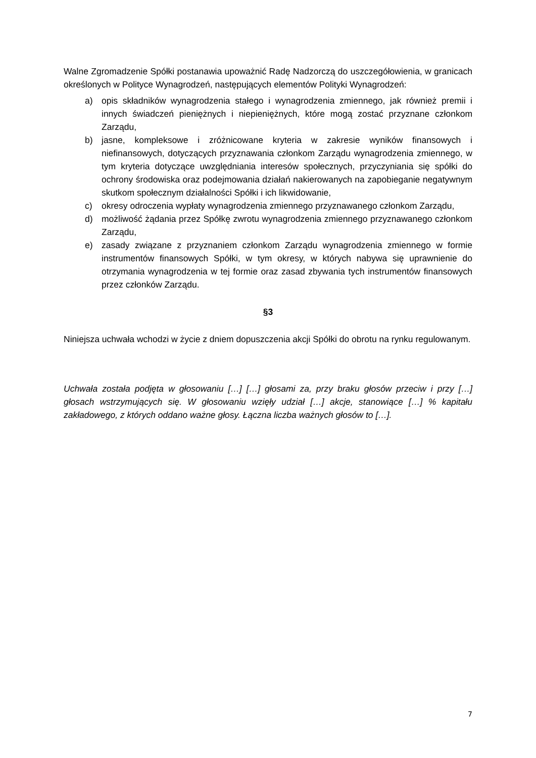Walne Zgromadzenie Spółki postanawia upoważnić Radę Nadzorczą do uszczegółowienia, w granicach określonych w Polityce Wynagrodzeń, następujących elementów Polityki Wynagrodzeń:
a) opis składników wynagrodzenia stałego i wynagrodzenia zmiennego, jak również premii i innych świadczeń pieniężnych i niepieniężnych, które mogą zostać przyznane członkom Zarządu,
b) jasne, kompleksowe i zróżnicowane kryteria w zakresie wyników finansowych i niefinansowych, dotyczących przyznawania członkom Zarządu wynagrodzenia zmiennego, w tym kryteria dotyczące uwzględniania interesów społecznych, przyczyniania się spółki do ochrony środowiska oraz podejmowania działań nakierowanych na zapobieganie negatywnym skutkom społecznym działalności Spółki i ich likwidowanie,
c) okresy odroczenia wypłaty wynagrodzenia zmiennego przyznawanego członkom Zarządu,
d) możliwość żądania przez Spółkę zwrotu wynagrodzenia zmiennego przyznawanego członkom Zarządu,
e) zasady związane z przyznaniem członkom Zarządu wynagrodzenia zmiennego w formie instrumentów finansowych Spółki, w tym okresy, w których nabywa się uprawnienie do otrzymania wynagrodzenia w tej formie oraz zasad zbywania tych instrumentów finansowych przez członków Zarządu.
§3
Niniejsza uchwała wchodzi w życie z dniem dopuszczenia akcji Spółki do obrotu na rynku regulowanym.
Uchwała została podjęta w głosowaniu […] […] głosami za, przy braku głosów przeciw i przy […] głosach wstrzymujących się. W głosowaniu wzięły udział […] akcje, stanowiące […] % kapitału zakładowego, z których oddano ważne głosy. Łączna liczba ważnych głosów to […].
7